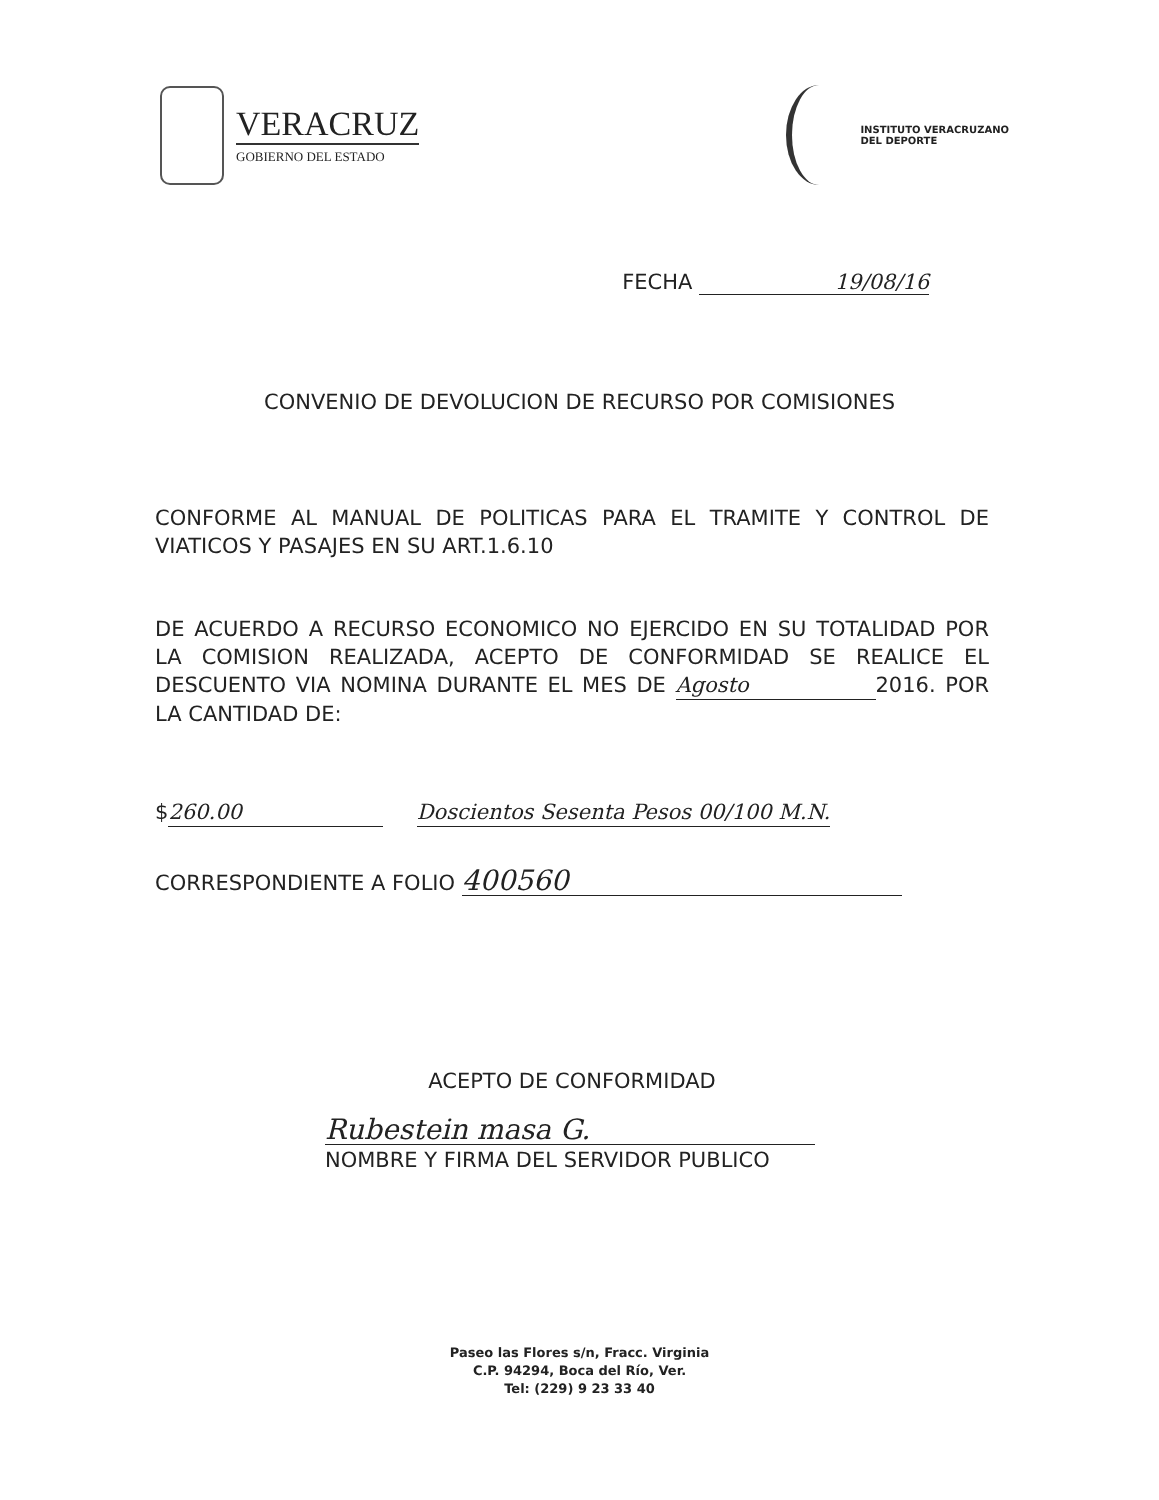VERACRUZ
GOBIERNO DEL ESTADO
INSTITUTO VERACRUZANO
DEL DEPORTE
FECHA 19/08/16
CONVENIO DE DEVOLUCION DE RECURSO POR COMISIONES
CONFORME AL MANUAL DE POLITICAS PARA EL TRAMITE Y CONTROL DE VIATICOS Y PASAJES EN SU ART.1.6.10
DE ACUERDO A RECURSO ECONOMICO NO EJERCIDO EN SU TOTALIDAD POR LA COMISION REALIZADA, ACEPTO DE CONFORMIDAD SE REALICE EL DESCUENTO VIA NOMINA DURANTE EL MES DE Agosto 2016. POR LA CANTIDAD DE:
$ 260.00 Doscientos Sesenta Pesos 00/100 M.N.
CORRESPONDIENTE A FOLIO 400560
ACEPTO DE CONFORMIDAD
Rubestein masa G.
NOMBRE Y FIRMA DEL SERVIDOR PUBLICO
Paseo las Flores s/n, Fracc. Virginia
C.P. 94294, Boca del Río, Ver.
Tel: (229) 9 23 33 40